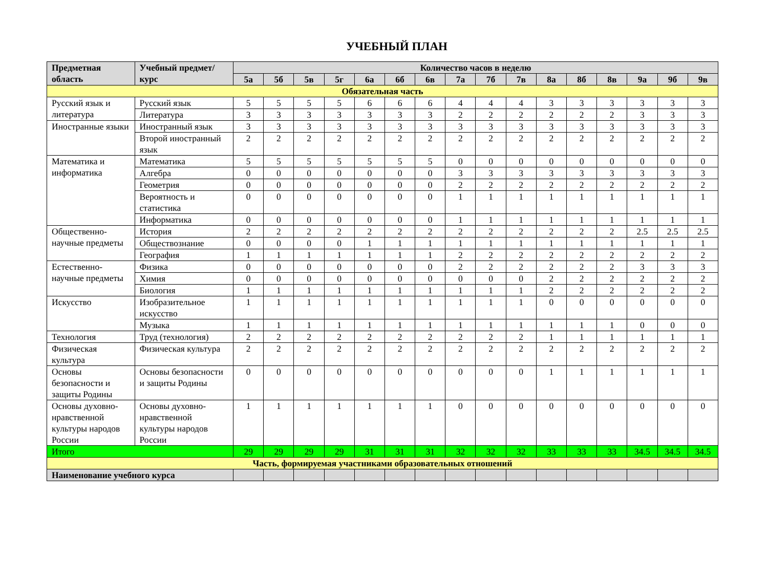УЧЕБНЫЙ ПЛАН
| Предметная область | Учебный предмет/курс | Количество часов в неделю | | | | | | | | | | | | | | | |
| --- | --- | --- | --- | --- | --- | --- | --- | --- | --- | --- | --- | --- | --- | --- | --- | --- | --- |
| | | 5а | 5б | 5в | 5г | 6а | 6б | 6в | 7а | 7б | 7в | 8а | 8б | 8в | 9а | 9б | 9в |
| Обязательная часть | | | | | | | | | | | | | | | | | |
| Русский язык и литература | Русский язык | 5 | 5 | 5 | 5 | 6 | 6 | 6 | 4 | 4 | 4 | 3 | 3 | 3 | 3 | 3 | 3 |
| | Литература | 3 | 3 | 3 | 3 | 3 | 3 | 3 | 2 | 2 | 2 | 2 | 2 | 2 | 3 | 3 | 3 |
| Иностранные языки | Иностранный язык | 3 | 3 | 3 | 3 | 3 | 3 | 3 | 3 | 3 | 3 | 3 | 3 | 3 | 3 | 3 | 3 |
| | Второй иностранный язык | 2 | 2 | 2 | 2 | 2 | 2 | 2 | 2 | 2 | 2 | 2 | 2 | 2 | 2 | 2 | 2 |
| Математика и информатика | Математика | 5 | 5 | 5 | 5 | 5 | 5 | 5 | 0 | 0 | 0 | 0 | 0 | 0 | 0 | 0 | 0 |
| | Алгебра | 0 | 0 | 0 | 0 | 0 | 0 | 0 | 3 | 3 | 3 | 3 | 3 | 3 | 3 | 3 | 3 |
| | Геометрия | 0 | 0 | 0 | 0 | 0 | 0 | 0 | 2 | 2 | 2 | 2 | 2 | 2 | 2 | 2 | 2 |
| | Вероятность и статистика | 0 | 0 | 0 | 0 | 0 | 0 | 0 | 1 | 1 | 1 | 1 | 1 | 1 | 1 | 1 | 1 |
| | Информатика | 0 | 0 | 0 | 0 | 0 | 0 | 0 | 1 | 1 | 1 | 1 | 1 | 1 | 1 | 1 | 1 |
| Общественно-научные предметы | История | 2 | 2 | 2 | 2 | 2 | 2 | 2 | 2 | 2 | 2 | 2 | 2 | 2 | 2.5 | 2.5 | 2.5 |
| | Обществознание | 0 | 0 | 0 | 0 | 1 | 1 | 1 | 1 | 1 | 1 | 1 | 1 | 1 | 1 | 1 | 1 |
| | География | 1 | 1 | 1 | 1 | 1 | 1 | 1 | 2 | 2 | 2 | 2 | 2 | 2 | 2 | 2 | 2 |
| Естественно-научные предметы | Физика | 0 | 0 | 0 | 0 | 0 | 0 | 0 | 2 | 2 | 2 | 2 | 2 | 2 | 3 | 3 | 3 |
| | Химия | 0 | 0 | 0 | 0 | 0 | 0 | 0 | 0 | 0 | 0 | 2 | 2 | 2 | 2 | 2 | 2 |
| | Биология | 1 | 1 | 1 | 1 | 1 | 1 | 1 | 1 | 1 | 1 | 2 | 2 | 2 | 2 | 2 | 2 |
| Искусство | Изобразительное искусство | 1 | 1 | 1 | 1 | 1 | 1 | 1 | 1 | 1 | 1 | 0 | 0 | 0 | 0 | 0 | 0 |
| | Музыка | 1 | 1 | 1 | 1 | 1 | 1 | 1 | 1 | 1 | 1 | 1 | 1 | 1 | 0 | 0 | 0 |
| Технология | Труд (технология) | 2 | 2 | 2 | 2 | 2 | 2 | 2 | 2 | 2 | 2 | 1 | 1 | 1 | 1 | 1 | 1 |
| Физическая культура | Физическая культура | 2 | 2 | 2 | 2 | 2 | 2 | 2 | 2 | 2 | 2 | 2 | 2 | 2 | 2 | 2 | 2 |
| Основы безопасности и защиты Родины | Основы безопасности и защиты Родины | 0 | 0 | 0 | 0 | 0 | 0 | 0 | 0 | 0 | 0 | 1 | 1 | 1 | 1 | 1 | 1 |
| Основы духовно-нравственной культуры народов России | Основы духовно-нравственной культуры народов России | 1 | 1 | 1 | 1 | 1 | 1 | 1 | 0 | 0 | 0 | 0 | 0 | 0 | 0 | 0 | 0 |
| Итого | | 29 | 29 | 29 | 29 | 31 | 31 | 31 | 32 | 32 | 32 | 33 | 33 | 33 | 34.5 | 34.5 | 34.5 |
| Часть, формируемая участниками образовательных отношений | | | | | | | | | | | | | | | | | |
| Наименование учебного курса | | | | | | | | | | | | | | | | | |